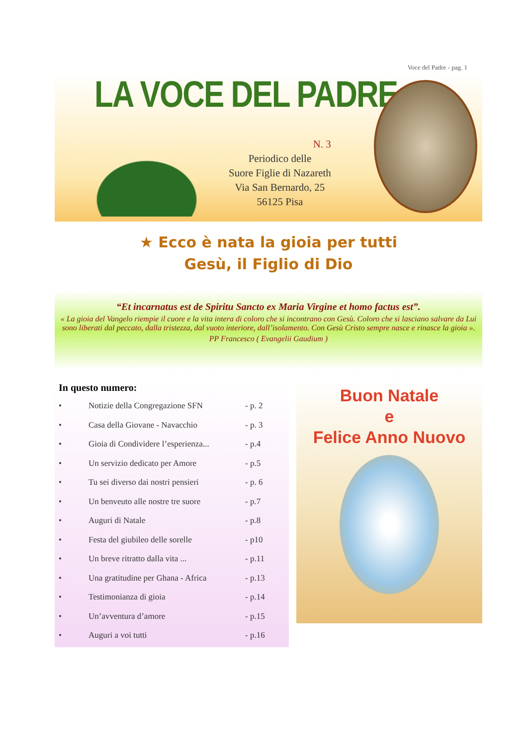Voce del Padre - pag. 1
LA VOCE DEL PADRE
N. 3
Periodico delle
Suore Figlie di Nazareth
Via San Bernardo, 25
56125 Pisa
★ Ecco è nata la gioia per tutti
Gesù, il Figlio di Dio
“Et incarnatus est de Spiritu Sancto ex Maria Virgine et homo factus est”.
« La gioia del Vangelo riempie il cuore e la vita intera di coloro che si incontrano con Gesù. Coloro che si lasciano salvare da Lui sono liberati dal peccato, dalla tristezza, dal vuoto interiore, dall’isolamento. Con Gesù Cristo sempre nasce e rinasce la gioia ».
PP Francesco ( Evangelii Gaudium )
In questo numero:
• Notizie della Congregazione SFN - p. 2
• Casa della Giovane - Navacchio - p. 3
• Gioia di Condividere l’esperienza... - p.4
• Un servizio dedicato per Amore - p.5
• Tu sei diverso dai nostri pensieri - p. 6
• Un benveuto alle nostre tre suore - p.7
• Auguri di Natale - p.8
• Festa del giubileo delle sorelle - p10
• Un breve ritratto dalla vita ... - p.11
• Una gratitudine per Ghana - Africa - p.13
• Testimonianza di gioia - p.14
• Un’avventura d’amore - p.15
• Auguri a voi tutti - p.16
Buon Natale
e
Felice Anno Nuovo